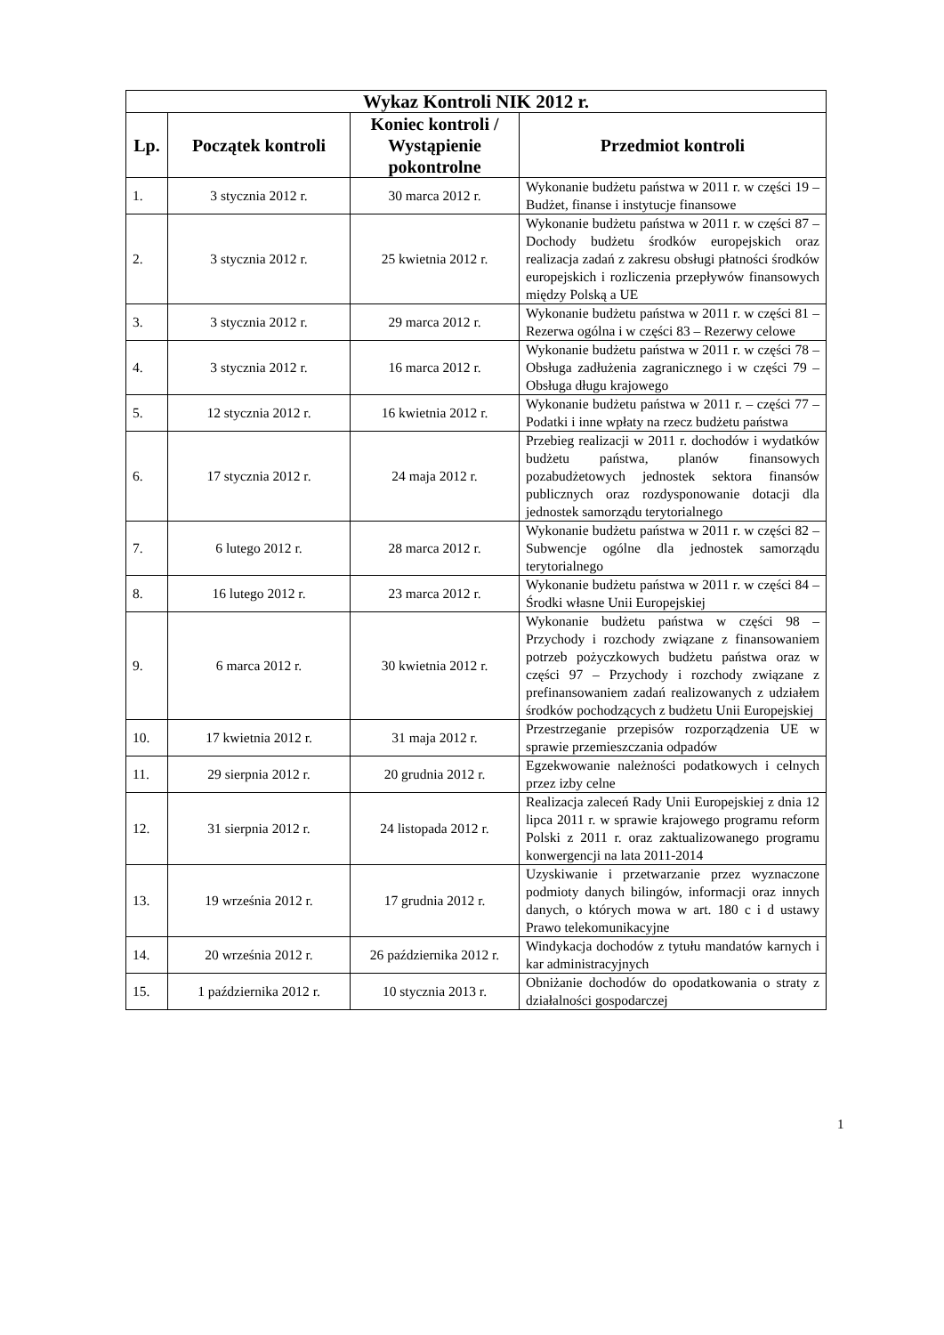| Wykaz Kontroli NIK 2012 r. | | | |
| --- | --- | --- | --- |
| Lp. | Początek kontroli | Koniec kontroli / Wystąpienie pokontrolne | Przedmiot kontroli |
| 1. | 3 stycznia 2012 r. | 30 marca 2012 r. | Wykonanie budżetu państwa w 2011 r. w części 19 – Budżet, finanse i instytucje finansowe |
| 2. | 3 stycznia 2012 r. | 25 kwietnia 2012 r. | Wykonanie budżetu państwa w 2011 r. w części 87 – Dochody budżetu środków europejskich oraz realizacja zadań z zakresu obsługi płatności środków europejskich i rozliczenia przepływów finansowych między Polską a UE |
| 3. | 3 stycznia 2012 r. | 29 marca 2012 r. | Wykonanie budżetu państwa w 2011 r. w części 81 – Rezerwa ogólna i w części 83 – Rezerwy celowe |
| 4. | 3 stycznia 2012 r. | 16 marca 2012 r. | Wykonanie budżetu państwa w 2011 r. w części 78 – Obsługa zadłużenia zagranicznego i w części 79 – Obsługa długu krajowego |
| 5. | 12 stycznia 2012 r. | 16 kwietnia 2012 r. | Wykonanie budżetu państwa w 2011 r. – części 77 – Podatki i inne wpłaty na rzecz budżetu państwa |
| 6. | 17 stycznia 2012 r. | 24 maja 2012 r. | Przebieg realizacji w 2011 r. dochodów i wydatków budżetu państwa, planów finansowych pozabudżetowych jednostek sektora finansów publicznych oraz rozdysponowanie dotacji dla jednostek samorządu terytorialnego |
| 7. | 6 lutego 2012 r. | 28 marca 2012 r. | Wykonanie budżetu państwa w 2011 r. w części 82 – Subwencje ogólne dla jednostek samorządu terytorialnego |
| 8. | 16 lutego 2012 r. | 23 marca 2012 r. | Wykonanie budżetu państwa w 2011 r. w części 84 – Środki własne Unii Europejskiej |
| 9. | 6 marca 2012 r. | 30 kwietnia 2012 r. | Wykonanie budżetu państwa w części 98 – Przychody i rozchody związane z finansowaniem potrzeb pożyczkowych budżetu państwa oraz w części 97 – Przychody i rozchody związane z prefinansowaniem zadań realizowanych z udziałem środków pochodzących z budżetu Unii Europejskiej |
| 10. | 17 kwietnia 2012 r. | 31 maja 2012 r. | Przestrzeganie przepisów rozporządzenia UE w sprawie przemieszczania odpadów |
| 11. | 29 sierpnia 2012 r. | 20 grudnia 2012 r. | Egzekwowanie należności podatkowych i celnych przez izby celne |
| 12. | 31 sierpnia 2012 r. | 24 listopada 2012 r. | Realizacja zaleceń Rady Unii Europejskiej z dnia 12 lipca 2011 r. w sprawie krajowego programu reform Polski z 2011 r. oraz zaktualizowanego programu konwergencji na lata 2011-2014 |
| 13. | 19 września 2012 r. | 17 grudnia 2012 r. | Uzyskiwanie i przetwarzanie przez wyznaczone podmioty danych bilingów, informacji oraz innych danych, o których mowa w art. 180 c i d ustawy Prawo telekomunikacyjne |
| 14. | 20 września 2012 r. | 26 października 2012 r. | Windykacja dochodów z tytułu mandatów karnych i kar administracyjnych |
| 15. | 1 października 2012 r. | 10 stycznia 2013 r. | Obniżanie dochodów do opodatkowania o straty z działalności gospodarczej |
1